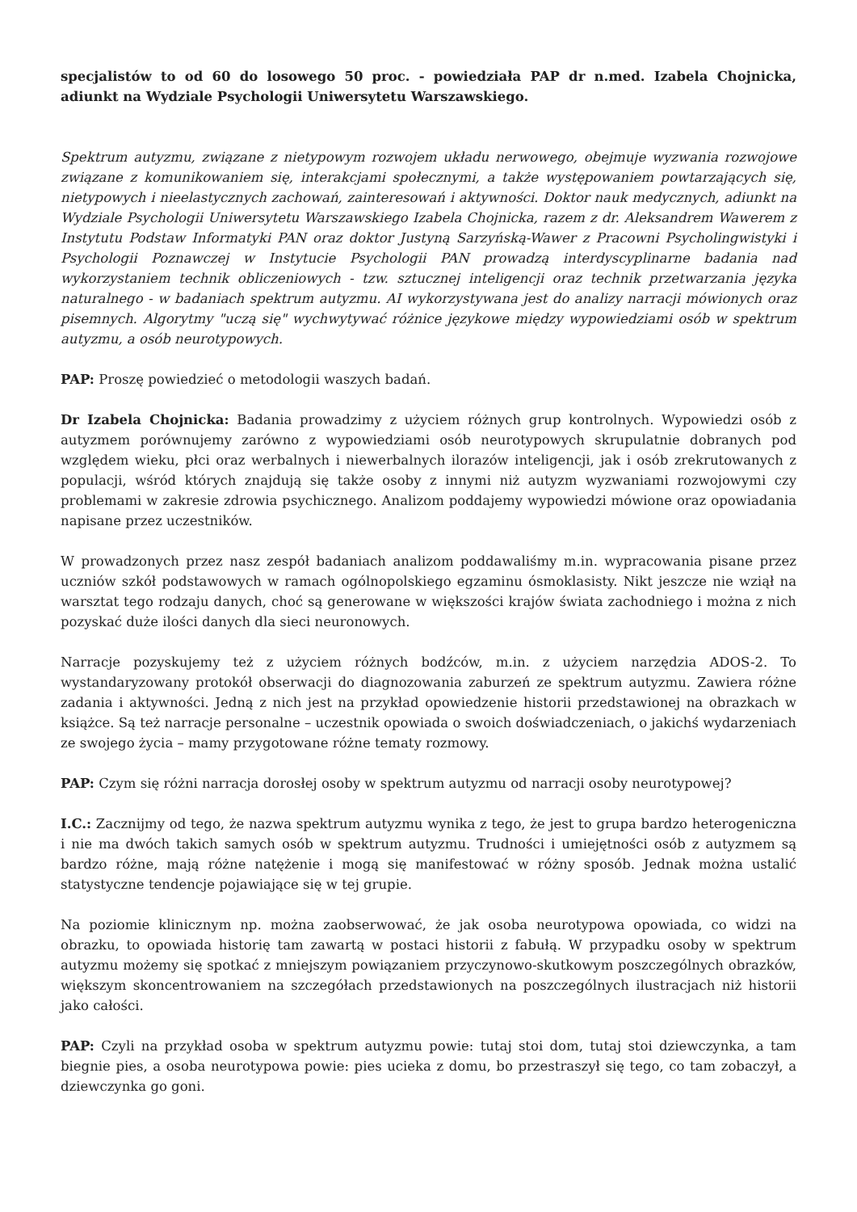specjalistów to od 60 do losowego 50 proc. - powiedziała PAP dr n.med. Izabela Chojnicka, adiunkt na Wydziale Psychologii Uniwersytetu Warszawskiego.
Spektrum autyzmu, związane z nietypowym rozwojem układu nerwowego, obejmuje wyzwania rozwojowe związane z komunikowaniem się, interakcjami społecznymi, a także występowaniem powtarzających się, nietypowych i nieelastycznych zachowań, zainteresowań i aktywności. Doktor nauk medycznych, adiunkt na Wydziale Psychologii Uniwersytetu Warszawskiego Izabela Chojnicka, razem z dr. Aleksandrem Wawerem z Instytutu Podstaw Informatyki PAN oraz doktor Justyną Sarzyńską-Wawer z Pracowni Psycholingwistyki i Psychologii Poznawczej w Instytucie Psychologii PAN prowadzą interdyscyplinarne badania nad wykorzystaniem technik obliczeniowych - tzw. sztucznej inteligencji oraz technik przetwarzania języka naturalnego - w badaniach spektrum autyzmu. AI wykorzystywana jest do analizy narracji mówionych oraz pisemnych. Algorytmy "uczą się" wychwytywać różnice językowe między wypowiedziami osób w spektrum autyzmu, a osób neurotypowych.
PAP: Proszę powiedzieć o metodologii waszych badań.
Dr Izabela Chojnicka: Badania prowadzimy z użyciem różnych grup kontrolnych. Wypowiedzi osób z autyzmem porównujemy zarówno z wypowiedziami osób neurotypowych skrupulatnie dobranych pod względem wieku, płci oraz werbalnych i niewerbalnych ilorazów inteligencji, jak i osób zrekrutowanych z populacji, wśród których znajdują się także osoby z innymi niż autyzm wyzwaniami rozwojowymi czy problemami w zakresie zdrowia psychicznego. Analizom poddajemy wypowiedzi mówione oraz opowiadania napisane przez uczestników.
W prowadzonych przez nasz zespół badaniach analizom poddawaliśmy m.in. wypracowania pisane przez uczniów szkół podstawowych w ramach ogólnopolskiego egzaminu ósmoklasisty. Nikt jeszcze nie wziął na warsztat tego rodzaju danych, choć są generowane w większości krajów świata zachodniego i można z nich pozyskać duże ilości danych dla sieci neuronowych.
Narracje pozyskujemy też z użyciem różnych bodźców, m.in. z użyciem narzędzia ADOS-2. To wystandaryzowany protokół obserwacji do diagnozowania zaburzeń ze spektrum autyzmu. Zawiera różne zadania i aktywności. Jedną z nich jest na przykład opowiedzenie historii przedstawionej na obrazkach w książce. Są też narracje personalne – uczestnik opowiada o swoich doświadczeniach, o jakichś wydarzeniach ze swojego życia – mamy przygotowane różne tematy rozmowy.
PAP: Czym się różni narracja dorosłej osoby w spektrum autyzmu od narracji osoby neurotypowej?
I.C.: Zacznijmy od tego, że nazwa spektrum autyzmu wynika z tego, że jest to grupa bardzo heterogeniczna i nie ma dwóch takich samych osób w spektrum autyzmu. Trudności i umiejętności osób z autyzmem są bardzo różne, mają różne natężenie i mogą się manifestować w różny sposób. Jednak można ustalić statystyczne tendencje pojawiające się w tej grupie.
Na poziomie klinicznym np. można zaobserwować, że jak osoba neurotypowa opowiada, co widzi na obrazku, to opowiada historię tam zawartą w postaci historii z fabułą. W przypadku osoby w spektrum autyzmu możemy się spotkać z mniejszym powiązaniem przyczynowo-skutkowym poszczególnych obrazków, większym skoncentrowaniem na szczegółach przedstawionych na poszczególnych ilustracjach niż historii jako całości.
PAP: Czyli na przykład osoba w spektrum autyzmu powie: tutaj stoi dom, tutaj stoi dziewczynka, a tam biegnie pies, a osoba neurotypowa powie: pies ucieka z domu, bo przestraszył się tego, co tam zobaczył, a dziewczynka go goni.